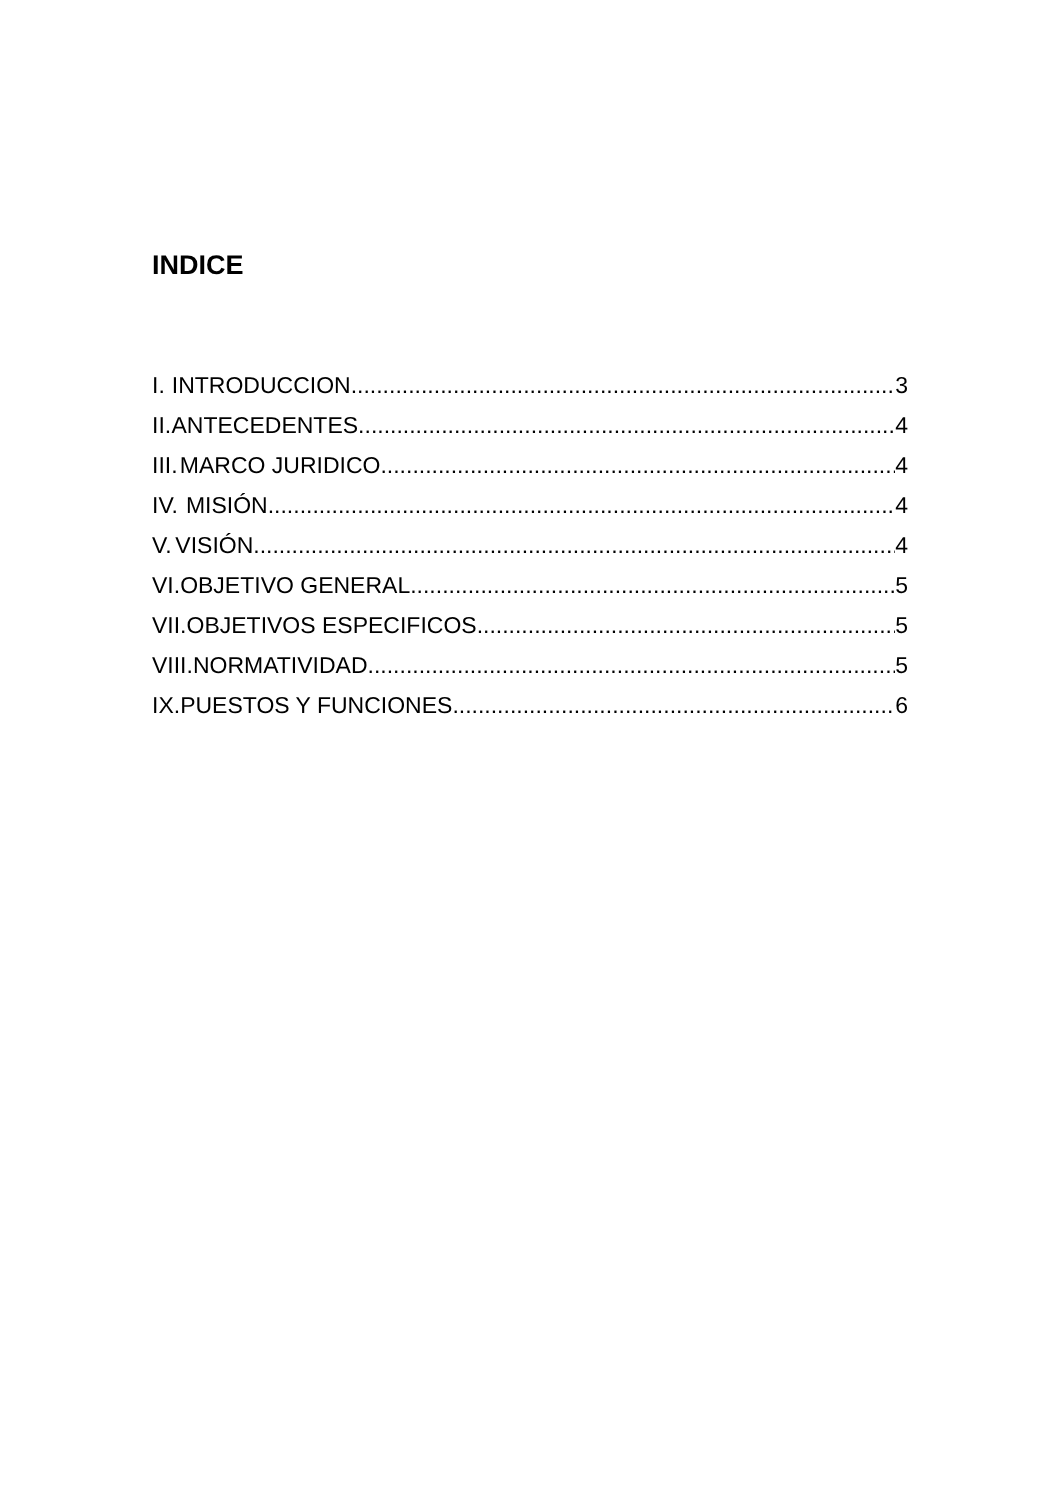INDICE
I. INTRODUCCION 3
II. ANTECEDENTES 4
III. MARCO JURIDICO 4
IV. MISIÓN 4
V. VISIÓN 4
VI. OBJETIVO GENERAL 5
VII. OBJETIVOS ESPECIFICOS 5
VIII. NORMATIVIDAD 5
IX. PUESTOS Y FUNCIONES 6